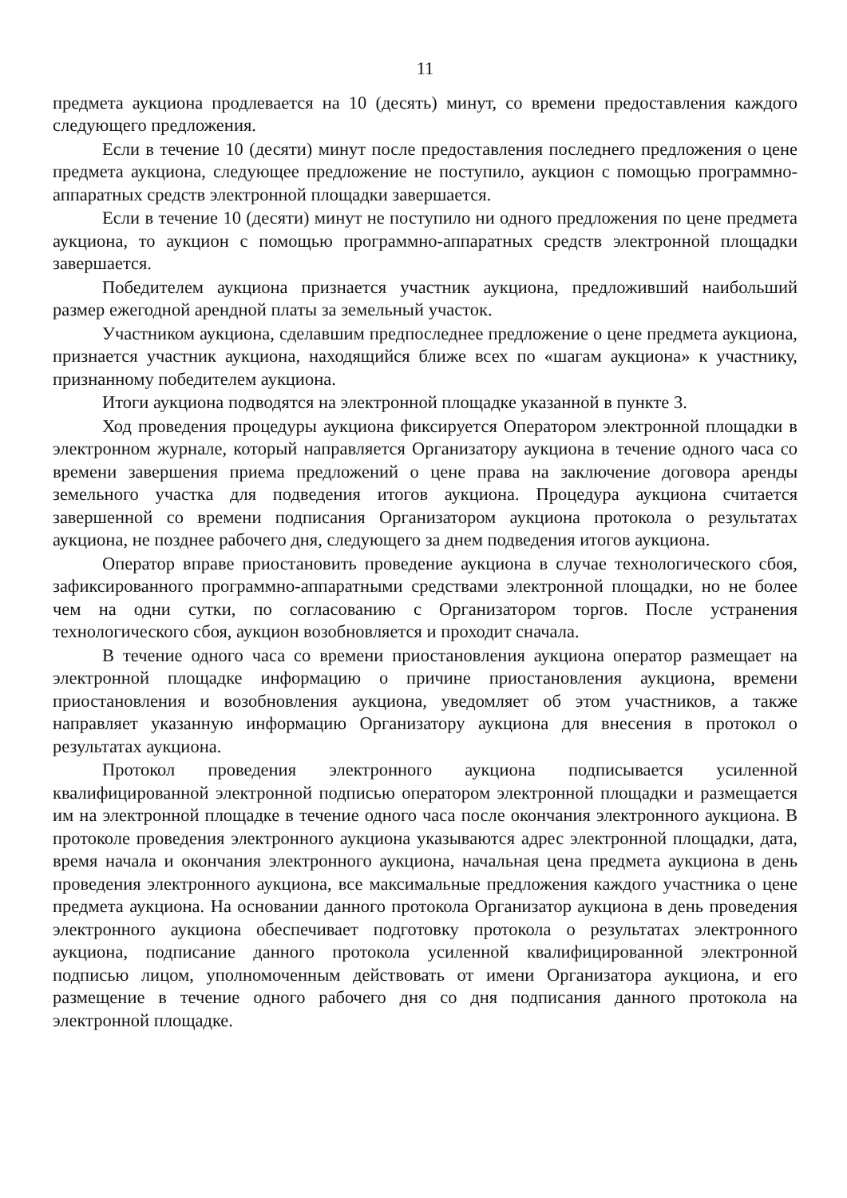11
предмета аукциона продлевается на 10 (десять) минут, со времени предоставления каждого следующего предложения.
Если в течение 10 (десяти) минут после предоставления последнего предложения о цене предмета аукциона, следующее предложение не поступило, аукцион с помощью программно-аппаратных средств электронной площадки завершается.
Если в течение 10 (десяти) минут не поступило ни одного предложения по цене предмета аукциона, то аукцион с помощью программно-аппаратных средств электронной площадки завершается.
Победителем аукциона признается участник аукциона, предложивший наибольший размер ежегодной арендной платы за земельный участок.
Участником аукциона, сделавшим предпоследнее предложение о цене предмета аукциона, признается участник аукциона, находящийся ближе всех по «шагам аукциона» к участнику, признанному победителем аукциона.
Итоги аукциона подводятся на электронной площадке указанной в пункте 3.
Ход проведения процедуры аукциона фиксируется Оператором электронной площадки в электронном журнале, который направляется Организатору аукциона в течение одного часа со времени завершения приема предложений о цене права на заключение договора аренды земельного участка для подведения итогов аукциона. Процедура аукциона считается завершенной со времени подписания Организатором аукциона протокола о результатах аукциона, не позднее рабочего дня, следующего за днем подведения итогов аукциона.
Оператор вправе приостановить проведение аукциона в случае технологического сбоя, зафиксированного программно-аппаратными средствами электронной площадки, но не более чем на одни сутки, по согласованию с Организатором торгов. После устранения технологического сбоя, аукцион возобновляется и проходит сначала.
В течение одного часа со времени приостановления аукциона оператор размещает на электронной площадке информацию о причине приостановления аукциона, времени приостановления и возобновления аукциона, уведомляет об этом участников, а также направляет указанную информацию Организатору аукциона для внесения в протокол о результатах аукциона.
Протокол проведения электронного аукциона подписывается усиленной квалифицированной электронной подписью оператором электронной площадки и размещается им на электронной площадке в течение одного часа после окончания электронного аукциона. В протоколе проведения электронного аукциона указываются адрес электронной площадки, дата, время начала и окончания электронного аукциона, начальная цена предмета аукциона в день проведения электронного аукциона, все максимальные предложения каждого участника о цене предмета аукциона. На основании данного протокола Организатор аукциона в день проведения электронного аукциона обеспечивает подготовку протокола о результатах электронного аукциона, подписание данного протокола усиленной квалифицированной электронной подписью лицом, уполномоченным действовать от имени Организатора аукциона, и его размещение в течение одного рабочего дня со дня подписания данного протокола на электронной площадке.